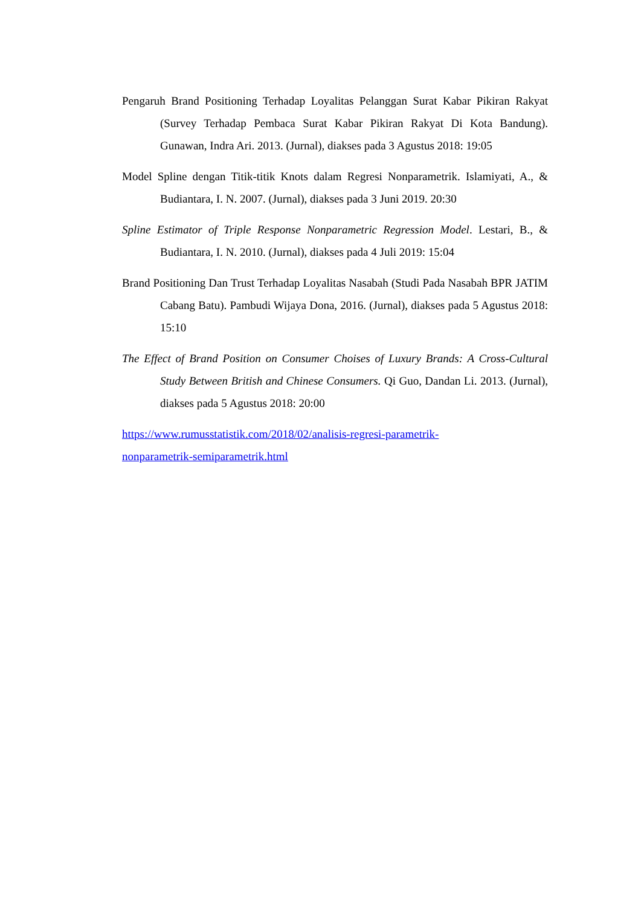Pengaruh Brand Positioning Terhadap Loyalitas Pelanggan Surat Kabar Pikiran Rakyat (Survey Terhadap Pembaca Surat Kabar Pikiran Rakyat Di Kota Bandung). Gunawan, Indra Ari. 2013. (Jurnal), diakses pada 3 Agustus 2018: 19:05
Model Spline dengan Titik-titik Knots dalam Regresi Nonparametrik. Islamiyati, A., & Budiantara, I. N. 2007. (Jurnal), diakses pada 3 Juni 2019. 20:30
Spline Estimator of Triple Response Nonparametric Regression Model. Lestari, B., & Budiantara, I. N. 2010. (Jurnal), diakses pada 4 Juli 2019: 15:04
Brand Positioning Dan Trust Terhadap Loyalitas Nasabah (Studi Pada Nasabah BPR JATIM Cabang Batu). Pambudi Wijaya Dona, 2016. (Jurnal), diakses pada 5 Agustus 2018: 15:10
The Effect of Brand Position on Consumer Choises of Luxury Brands: A Cross-Cultural Study Between British and Chinese Consumers. Qi Guo, Dandan Li. 2013. (Jurnal), diakses pada 5 Agustus 2018: 20:00
https://www.rumusstatistik.com/2018/02/analisis-regresi-parametrik-
nonparametrik-semiparametrik.html